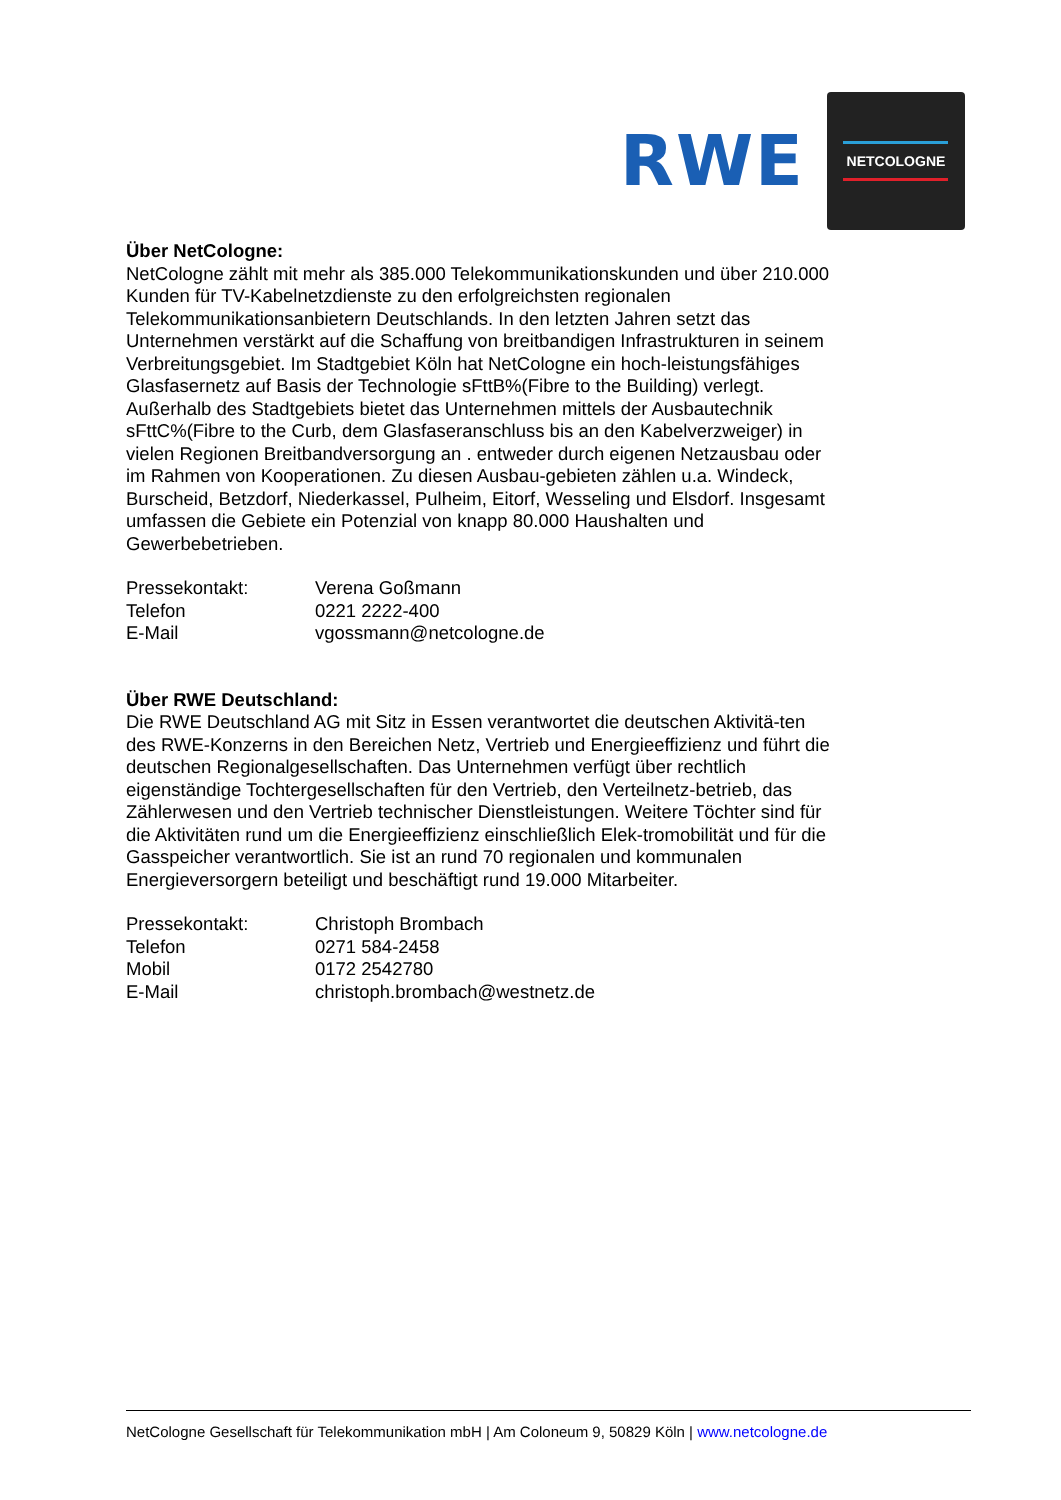RWE
NETCOLOGNE
Über NetCologne:
NetCologne zählt mit mehr als 385.000 Telekommunikationskunden und über 210.000 Kunden für TV-Kabelnetzdienste zu den erfolgreichsten regionalen Telekommunikationsanbietern Deutschlands. In den letzten Jahren setzt das Unternehmen verstärkt auf die Schaffung von breitbandigen Infrastrukturen in seinem Verbreitungsgebiet. Im Stadtgebiet Köln hat NetCologne ein hoch-leistungsfähiges Glasfasernetz auf Basis der Technologie sFttB%(Fibre to the Building) verlegt. Außerhalb des Stadtgebiets bietet das Unternehmen mittels der Ausbautechnik sFttC%(Fibre to the Curb, dem Glasfaseranschluss bis an den Kabelverzweiger) in vielen Regionen Breitbandversorgung an . entweder durch eigenen Netzausbau oder im Rahmen von Kooperationen. Zu diesen Ausbau-gebieten zählen u.a. Windeck, Burscheid, Betzdorf, Niederkassel, Pulheim, Eitorf, Wesseling und Elsdorf. Insgesamt umfassen die Gebiete ein Potenzial von knapp 80.000 Haushalten und Gewerbebetrieben.
Pressekontakt: Verena Goßmann
Telefon 0221 2222-400
E-Mail vgossmann@netcologne.de
Über RWE Deutschland:
Die RWE Deutschland AG mit Sitz in Essen verantwortet die deutschen Aktivitä-ten des RWE-Konzerns in den Bereichen Netz, Vertrieb und Energieeffizienz und führt die deutschen Regionalgesellschaften. Das Unternehmen verfügt über rechtlich eigenständige Tochtergesellschaften für den Vertrieb, den Verteilnetz-betrieb, das Zählerwesen und den Vertrieb technischer Dienstleistungen. Weitere Töchter sind für die Aktivitäten rund um die Energieeffizienz einschließlich Elek-tromobilität und für die Gasspeicher verantwortlich. Sie ist an rund 70 regionalen und kommunalen Energieversorgern beteiligt und beschäftigt rund 19.000 Mitarbeiter.
Pressekontakt: Christoph Brombach
Telefon 0271 584-2458
Mobil 0172 2542780
E-Mail christoph.brombach@westnetz.de
NetCologne Gesellschaft für Telekommunikation mbH | Am Coloneum 9, 50829 Köln | www.netcologne.de